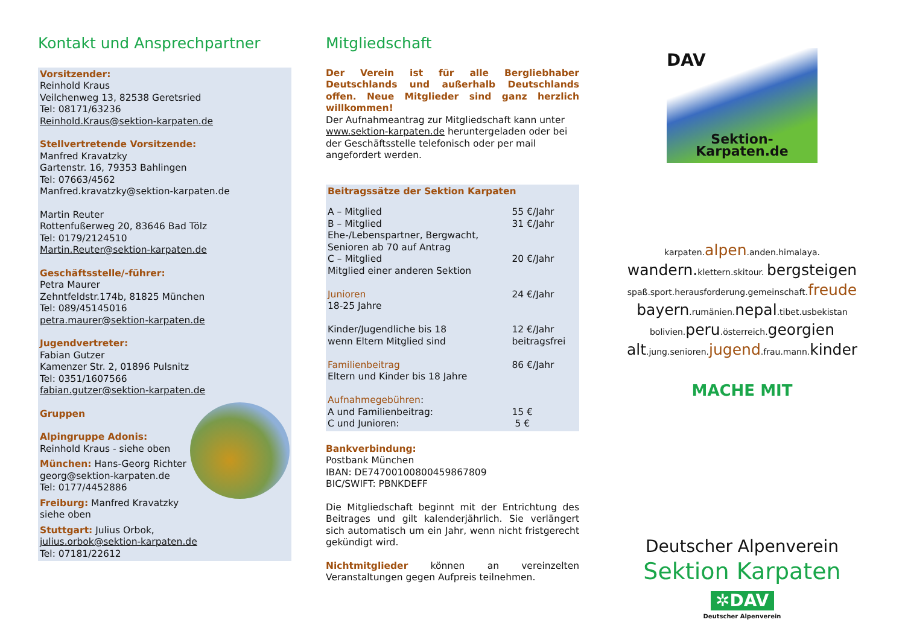Kontakt und Ansprechpartner
Vorsitzender:
Reinhold Kraus
Veilchenweg 13, 82538 Geretsried
Tel: 08171/63236
Reinhold.Kraus@sektion-karpaten.de
Stellvertretende Vorsitzende:
Manfred Kravatzky
Gartenstr. 16, 79353 Bahlingen
Tel: 07663/4562
Manfred.kravatzky@sektion-karpaten.de
Martin Reuter
Rottenfußerweg 20, 83646 Bad Tölz
Tel: 0179/2124510
Martin.Reuter@sektion-karpaten.de
Geschäftsstelle/-führer:
Petra Maurer
Zehntfeldstr.174b, 81825 München
Tel: 089/45145016
petra.maurer@sektion-karpaten.de
Jugendvertreter:
Fabian Gutzer
Kamenzer Str. 2, 01896 Pulsnitz
Tel: 0351/1607566
fabian.gutzer@sektion-karpaten.de
Gruppen
Alpingruppe Adonis:
Reinhold Kraus - siehe oben
München: Hans-Georg Richter
georg@sektion-karpaten.de
Tel: 0177/4452886
Freiburg: Manfred Kravatzky
siehe oben
Stuttgart: Julius Orbok,
julius.orbok@sektion-karpaten.de
Tel: 07181/22612
Mitgliedschaft
Der Verein ist für alle Bergliebhaber Deutschlands und außerhalb Deutschlands offen. Neue Mitglieder sind ganz herzlich willkommen!
Der Aufnahmeantrag zur Mitgliedschaft kann unter www.sektion-karpaten.de heruntergeladen oder bei der Geschäftsstelle telefonisch oder per mail angefordert werden.
Beitragssätze der Sektion Karpaten
| A – Mitglied | 55 €/Jahr |
| B – Mitglied Ehe-/Lebenspartner, Bergwacht, Senioren ab 70 auf Antrag | 31 €/Jahr |
| C – Mitglied Mitglied einer anderen Sektion | 20 €/Jahr |
| Junioren 18-25 Jahre | 24 €/Jahr |
| Kinder/Jugendliche bis 18 wenn Eltern Mitglied sind | 12 €/Jahr beitragsfrei |
| Familienbeitrag Eltern und Kinder bis 18 Jahre | 86 €/Jahr |
| Aufnahmegebühren : A und Familienbeitrag: C und Junioren: | 15 € 5 € |
Bankverbindung:
Postbank München
IBAN: DE74700100800459867809
BIC/SWIFT: PBNKDEFF
Die Mitgliedschaft beginnt mit der Entrichtung des Beitrages und gilt kalenderjährlich. Sie verlängert sich automatisch um ein Jahr, wenn nicht fristgerecht gekündigt wird.
Nichtmitglieder können an vereinzelten Veranstaltungen gegen Aufpreis teilnehmen.
DAV
Sektion-Karpaten.de
karpaten.alpen.anden.himalaya.
wandern. klettern.skitour. bergsteigen
spaß.sport.herausforderung.gemeinschaft.freude
bayern.rumänien.nepal.tibet.usbekistan
bolivien.peru.österreich.georgien
alt.jung.senioren.jugend.frau.mann.kinder
MACHE MIT
Deutscher Alpenverein
Sektion Karpaten
✲DAV
Deutscher Alpenverein